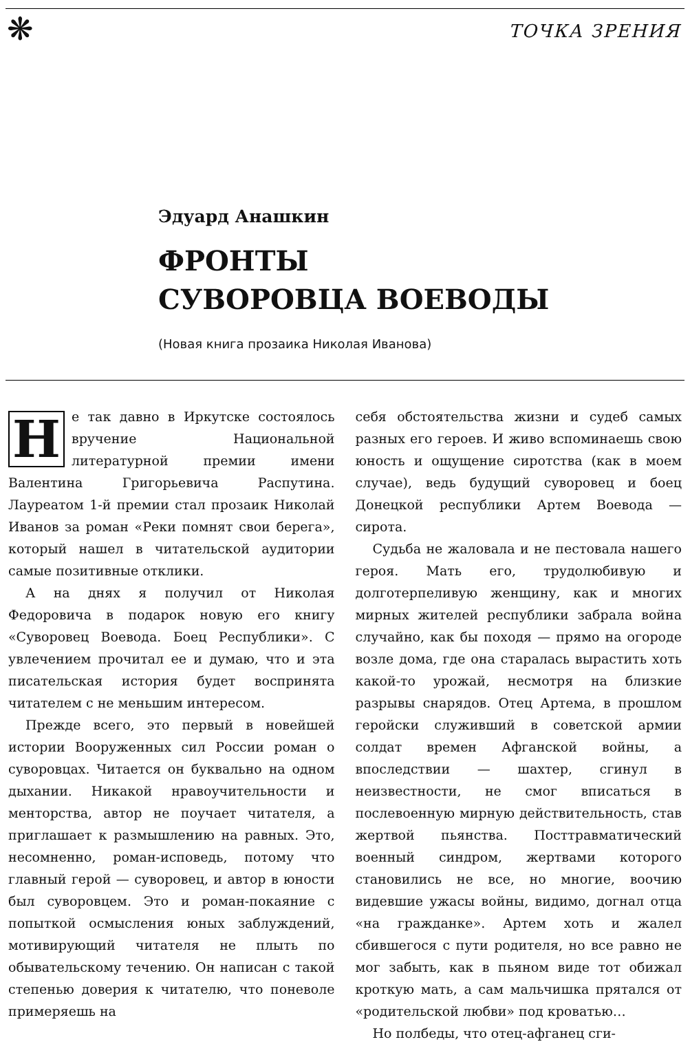❋
ТОЧКА ЗРЕНИЯ
Эдуард Анашкин
ФРОНТЫ
СУВОРОВЦА ВОЕВОДЫ
(Новая книга прозаика Николая Иванова)
Не так давно в Иркутске состоялось вручение Национальной литературной премии имени Валентина Григорьевича Распутина. Лауреатом 1-й премии стал прозаик Николай Иванов за роман «Реки помнят свои берега», который нашел в читательской аудитории самые позитивные отклики.
А на днях я получил от Николая Федоровича в подарок новую его книгу «Суворовец Воевода. Боец Республики». С увлечением прочитал ее и думаю, что и эта писательская история будет воспринята читателем с не меньшим интересом.
Прежде всего, это первый в новейшей истории Вооруженных сил России роман о суворовцах. Читается он буквально на одном дыхании. Никакой нравоучительности и менторства, автор не поучает читателя, а приглашает к размышлению на равных. Это, несомненно, роман-исповедь, потому что главный герой — суворовец, и автор в юности был суворовцем. Это и роман-покаяние с попыткой осмысления юных заблуждений, мотивирующий читателя не плыть по обывательскому течению. Он написан с такой степенью доверия к читателю, что поневоле примеряешь на
себя обстоятельства жизни и судеб самых разных его героев. И живо вспоминаешь свою юность и ощущение сиротства (как в моем случае), ведь будущий суворовец и боец Донецкой республики Артем Воевода — сирота.
Судьба не жаловала и не пестовала нашего героя. Мать его, трудолюбивую и долготерпеливую женщину, как и многих мирных жителей республики забрала война случайно, как бы походя — прямо на огороде возле дома, где она старалась вырастить хоть какой-то урожай, несмотря на близкие разрывы снарядов. Отец Артема, в прошлом геройски служивший в советской армии солдат времен Афганской войны, а впоследствии — шахтер, сгинул в неизвестности, не смог вписаться в послевоенную мирную действительность, став жертвой пьянства. Посттравматический военный синдром, жертвами которого становились не все, но многие, воочию видевшие ужасы войны, видимо, догнал отца «на гражданке». Артем хоть и жалел сбившегося с пути родителя, но все равно не мог забыть, как в пьяном виде тот обижал кроткую мать, а сам мальчишка прятался от «родительской любви» под кроватью…
Но полбеды, что отец-афганец сги-